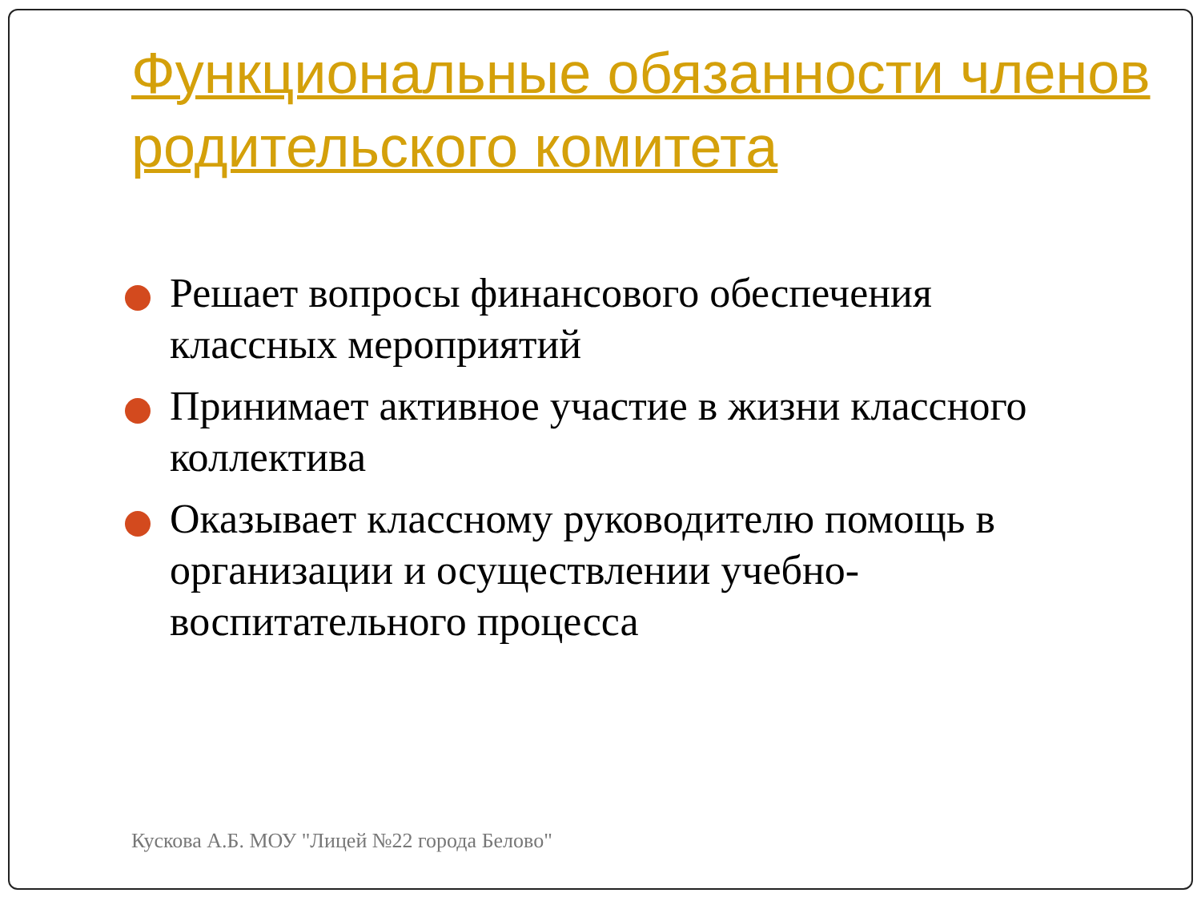Функциональные обязанности членов родительского комитета
Решает вопросы финансового обеспечения классных мероприятий
Принимает активное участие в жизни классного коллектива
Оказывает классному руководителю помощь в организации и осуществлении учебно-воспитательного процесса
Кускова А.Б. МОУ "Лицей №22 города Белово"